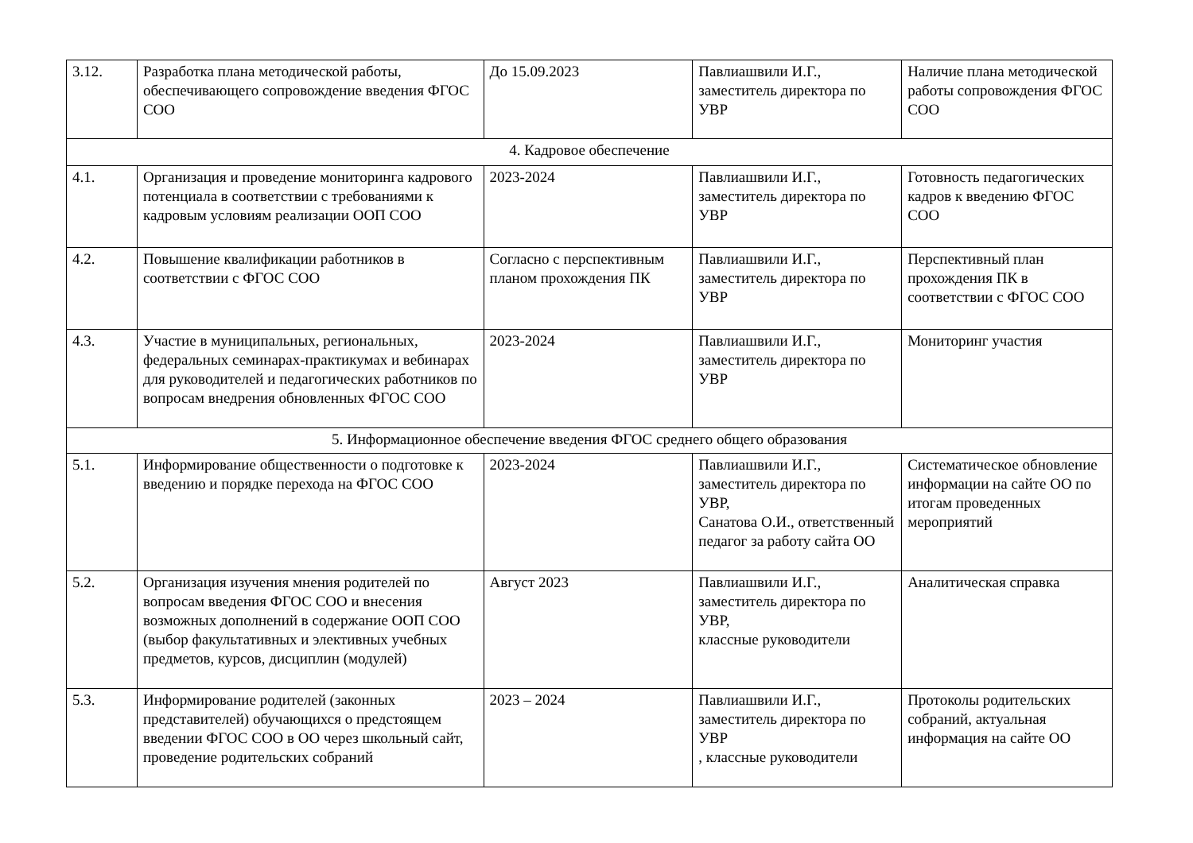| 3.12. | Разработка плана методической работы, обеспечивающего сопровождение введения ФГОС СОО | До 15.09.2023 | Павлиашвили И.Г., заместитель директора по УВР | Наличие плана методической работы сопровождения ФГОС СОО |
| 4. Кадровое обеспечение | | | | |
| 4.1. | Организация и проведение мониторинга кадрового потенциала в соответствии с требованиями к кадровым условиям реализации ООП СОО | 2023-2024 | Павлиашвили И.Г., заместитель директора по УВР | Готовность педагогических кадров к введению ФГОС СОО |
| 4.2. | Повышение квалификации работников в соответствии с ФГОС СОО | Согласно с перспективным планом прохождения ПК | Павлиашвили И.Г., заместитель директора по УВР | Перспективный план прохождения ПК в соответствии с ФГОС СОО |
| 4.3. | Участие в муниципальных, региональных, федеральных семинарах-практикумах и вебинарах для руководителей и педагогических работников по вопросам внедрения обновленных ФГОС СОО | 2023-2024 | Павлиашвили И.Г., заместитель директора по УВР | Мониторинг участия |
| 5. Информационное обеспечение введения ФГОС среднего общего образования | | | | |
| 5.1. | Информирование общественности о подготовке к введению и порядке перехода на ФГОС СОО | 2023-2024 | Павлиашвили И.Г., заместитель директора по УВР, Санатова О.И., ответственный педагог за работу сайта ОО | Систематическое обновление информации на сайте ОО по итогам проведенных мероприятий |
| 5.2. | Организация изучения мнения родителей по вопросам введения ФГОС СОО и внесения возможных дополнений в содержание ООП СОО (выбор факультативных и элективных учебных предметов, курсов, дисциплин (модулей) | Август 2023 | Павлиашвили И.Г., заместитель директора по УВР, классные руководители | Аналитическая справка |
| 5.3. | Информирование родителей (законных представителей) обучающихся о предстоящем введении ФГОС СОО в ОО через школьный сайт, проведение родительских собраний | 2023 – 2024 | Павлиашвили И.Г., заместитель директора по УВР , классные руководители | Протоколы родительских собраний, актуальная информация на сайте ОО |